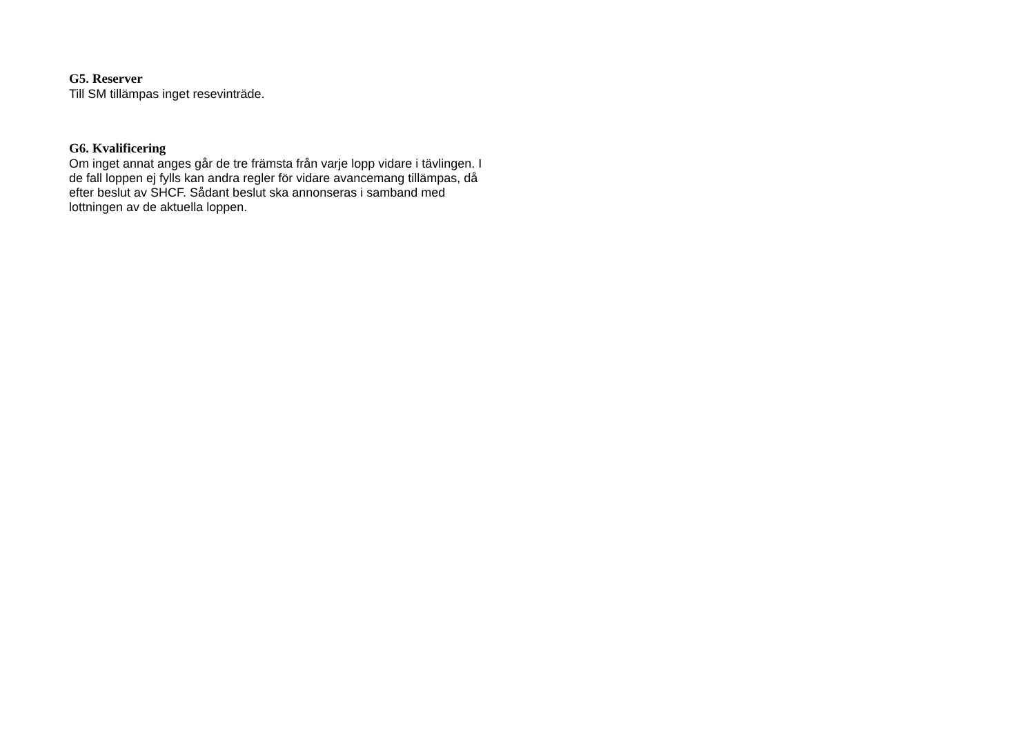G5. Reserver
Till SM tillämpas inget resevinträde.
G6. Kvalificering
Om inget annat anges går de tre främsta från varje lopp vidare i tävlingen. I de fall loppen ej fylls kan andra regler för vidare avancemang tillämpas, då efter beslut av SHCF. Sådant beslut ska annonseras i samband med lottningen av de aktuella loppen.